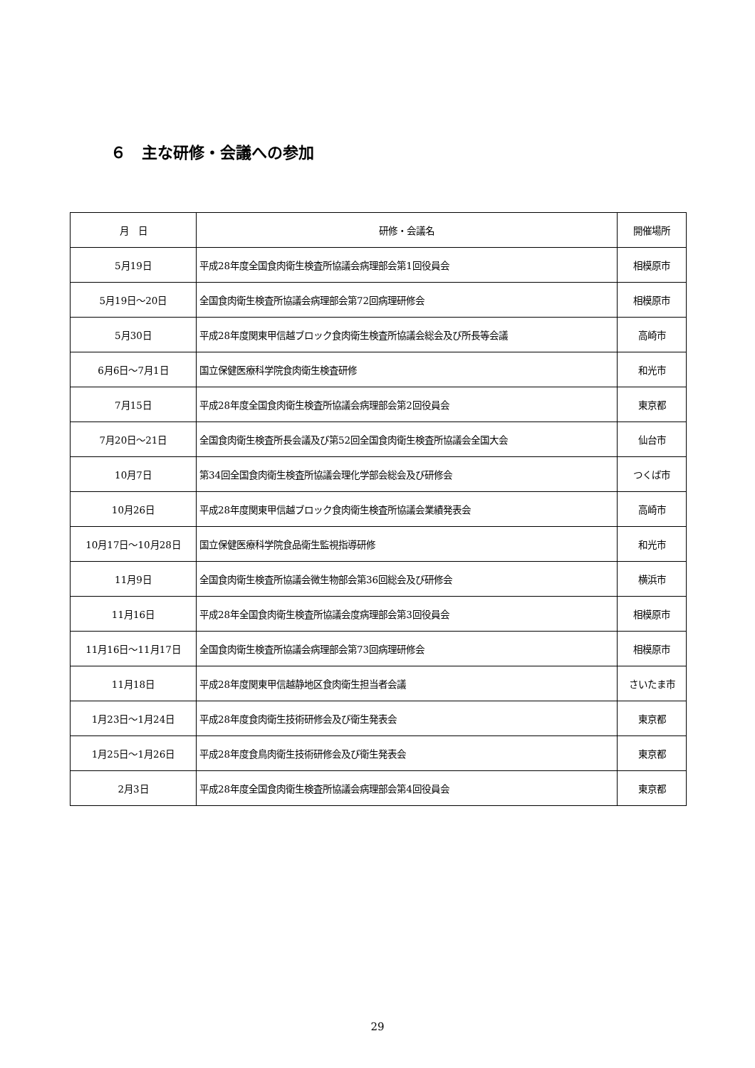６　主な研修・会議への参加
| 月 日 | 研修・会議名 | 開催場所 |
| --- | --- | --- |
| 5月19日 | 平成28年度全国食肉衛生検査所協議会病理部会第1回役員会 | 相模原市 |
| 5月19日～20日 | 全国食肉衛生検査所協議会病理部会第72回病理研修会 | 相模原市 |
| 5月30日 | 平成28年度関東甲信越ブロック食肉衛生検査所協議会総会及び所長等会議 | 高崎市 |
| 6月6日～7月1日 | 国立保健医療科学院食肉衛生検査研修 | 和光市 |
| 7月15日 | 平成28年度全国食肉衛生検査所協議会病理部会第2回役員会 | 東京都 |
| 7月20日～21日 | 全国食肉衛生検査所長会議及び第52回全国食肉衛生検査所協議会全国大会 | 仙台市 |
| 10月7日 | 第34回全国食肉衛生検査所協議会理化学部会総会及び研修会 | つくば市 |
| 10月26日 | 平成28年度関東甲信越ブロック食肉衛生検査所協議会業績発表会 | 高崎市 |
| 10月17日～10月28日 | 国立保健医療科学院食品衛生監視指導研修 | 和光市 |
| 11月9日 | 全国食肉衛生検査所協議会微生物部会第36回総会及び研修会 | 横浜市 |
| 11月16日 | 平成28年全国食肉衛生検査所協議会度病理部会第3回役員会 | 相模原市 |
| 11月16日～11月17日 | 全国食肉衛生検査所協議会病理部会第73回病理研修会 | 相模原市 |
| 11月18日 | 平成28年度関東甲信越静地区食肉衛生担当者会議 | さいたま市 |
| 1月23日～1月24日 | 平成28年度食肉衛生技術研修会及び衛生発表会 | 東京都 |
| 1月25日～1月26日 | 平成28年度食鳥肉衛生技術研修会及び衛生発表会 | 東京都 |
| 2月3日 | 平成28年度全国食肉衛生検査所協議会病理部会第4回役員会 | 東京都 |
29